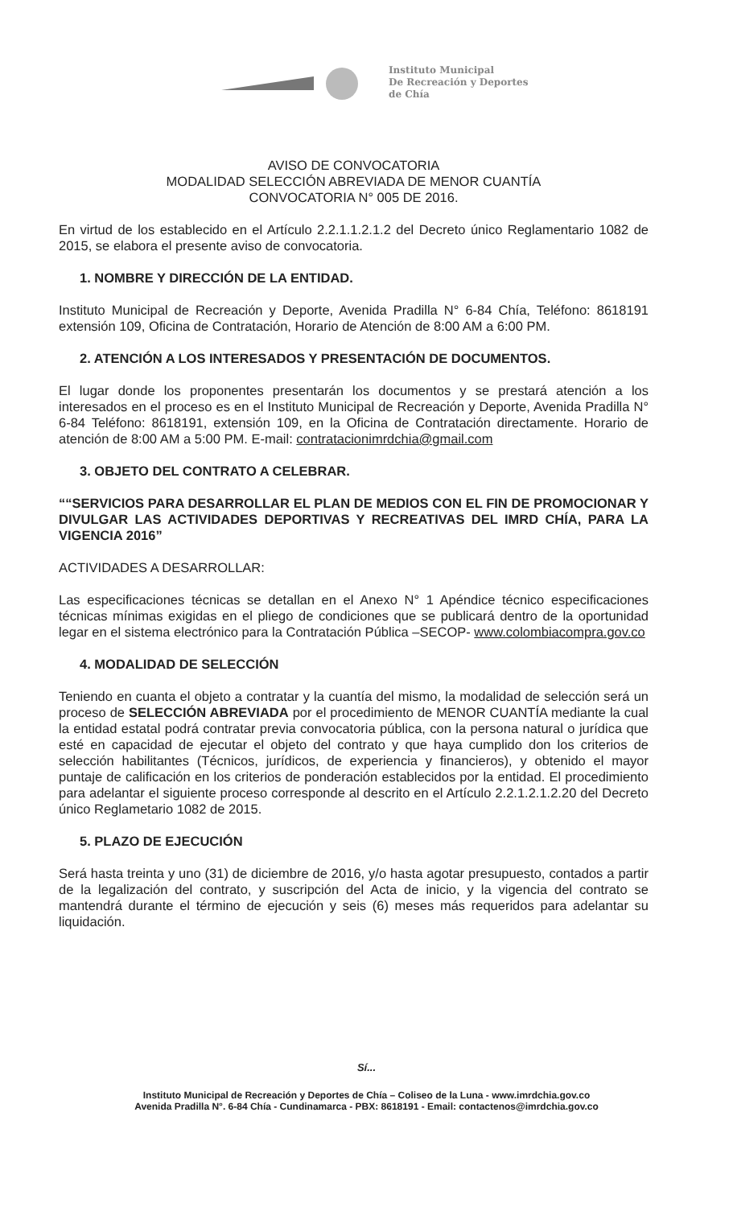Instituto Municipal
De Recreación y Deportes
de Chía
AVISO DE CONVOCATORIA
MODALIDAD SELECCIÓN ABREVIADA DE MENOR CUANTÍA
CONVOCATORIA N° 005 DE 2016.
En virtud de los establecido en el Artículo 2.2.1.1.2.1.2 del Decreto único Reglamentario 1082 de 2015, se elabora el presente aviso de convocatoria.
1. NOMBRE Y DIRECCIÓN DE LA ENTIDAD.
Instituto Municipal de Recreación y Deporte, Avenida Pradilla N° 6-84 Chía, Teléfono: 8618191 extensión 109, Oficina de Contratación, Horario de Atención de 8:00 AM a 6:00 PM.
2. ATENCIÓN A LOS INTERESADOS Y PRESENTACIÓN DE DOCUMENTOS.
El lugar donde los proponentes presentarán los documentos y se prestará atención a los interesados en el proceso es en el Instituto Municipal de Recreación y Deporte, Avenida Pradilla N° 6-84 Teléfono: 8618191, extensión 109, en la Oficina de Contratación directamente. Horario de atención de 8:00 AM a 5:00 PM. E-mail: contratacionimrdchia@gmail.com
3. OBJETO DEL CONTRATO A CELEBRAR.
““SERVICIOS PARA DESARROLLAR EL PLAN DE MEDIOS CON EL FIN DE PROMOCIONAR Y DIVULGAR LAS ACTIVIDADES DEPORTIVAS Y RECREATIVAS DEL IMRD CHÍA, PARA LA VIGENCIA 2016”
ACTIVIDADES A DESARROLLAR:
Las especificaciones técnicas se detallan en el Anexo N° 1 Apéndice técnico especificaciones técnicas mínimas exigidas en el pliego de condiciones que se publicará dentro de la oportunidad legar en el sistema electrónico para la Contratación Pública –SECOP- www.colombiacompra.gov.co
4. MODALIDAD DE SELECCIÓN
Teniendo en cuanta el objeto a contratar y la cuantía del mismo, la modalidad de selección será un proceso de SELECCIÓN ABREVIADA por el procedimiento de MENOR CUANTÍA mediante la cual la entidad estatal podrá contratar previa convocatoria pública, con la persona natural o jurídica que esté en capacidad de ejecutar el objeto del contrato y que haya cumplido don los criterios de selección habilitantes (Técnicos, jurídicos, de experiencia y financieros), y obtenido el mayor puntaje de calificación en los criterios de ponderación establecidos por la entidad. El procedimiento para adelantar el siguiente proceso corresponde al descrito en el Artículo 2.2.1.2.1.2.20 del Decreto único Reglametario 1082 de 2015.
5. PLAZO DE EJECUCIÓN
Será hasta treinta y uno (31) de diciembre de 2016, y/o hasta agotar presupuesto, contados a partir de la legalización del contrato, y suscripción del Acta de inicio, y la vigencia del contrato se mantendrá durante el término de ejecución y seis (6) meses más requeridos para adelantar su liquidación.
Sí...
Instituto Municipal de Recreación y Deportes de Chía – Coliseo de la Luna - www.imrdchia.gov.co
Avenida Pradilla N°. 6-84 Chía - Cundinamarca - PBX: 8618191 - Email: contactenos@imrdchia.gov.co